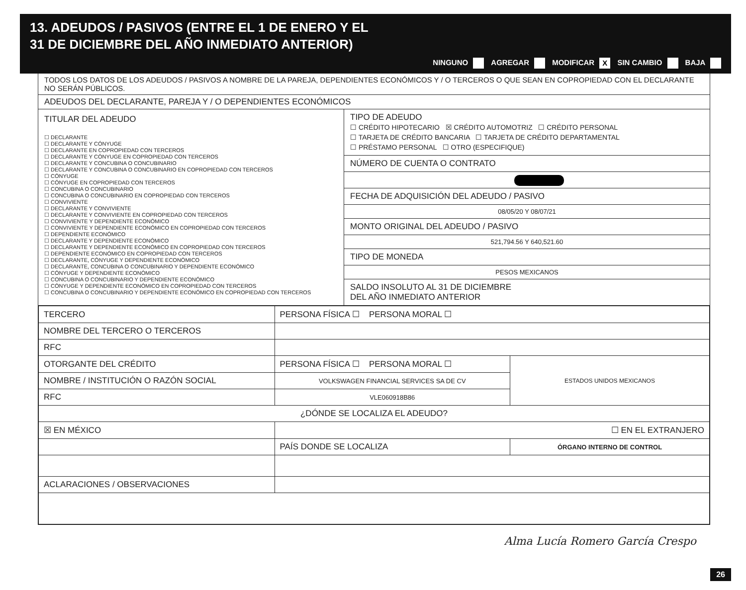13. ADEUDOS / PASIVOS (ENTRE EL 1 DE ENERO Y EL
31 DE DICIEMBRE DEL AÑO INMEDIATO ANTERIOR)
NINGUNO AGREGAR MODIFICAR X SIN CAMBIO BAJA
TODOS LOS DATOS DE LOS ADEUDOS / PASIVOS A NOMBRE DE LA PAREJA, DEPENDIENTES ECONÓMICOS Y / O TERCEROS O QUE SEAN EN COPROPIEDAD CON EL DECLARANTE NO SERÁN PÚBLICOS.
ADEUDOS DEL DECLARANTE, PAREJA Y / O DEPENDIENTES ECONÓMICOS
TITULAR DEL ADEUDO
☐ DECLARANTE
☐ DECLARANTE Y CÓNYUGE
☐ DECLARANTE EN COPROPIEDAD CON TERCEROS
☐ DECLARANTE Y CÓNYUGE EN COPROPIEDAD CON TERCEROS
☐ DECLARANTE Y CONCUBINA O CONCUBINARIO
☐ DECLARANTE Y CONCUBINA O CONCUBINARIO EN COPROPIEDAD CON TERCEROS
☐ CÓNYUGE
☐ CÓNYUGE EN COPROPIEDAD CON TERCEROS
☐ CONCUBINA O CONCUBINARIO
☐ CONCUBINA O CONCUBINARIO EN COPROPIEDAD CON TERCEROS
☐ CONVIVIENTE
☐ DECLARANTE Y CONVIVIENTE
☐ DECLARANTE Y CONVIVIENTE EN COPROPIEDAD CON TERCEROS
☐ CONVIVIENTE Y DEPENDIENTE ECONÓMICO
☐ CONVIVIENTE Y DEPENDIENTE ECONÓMICO EN COPROPIEDAD CON TERCEROS
☐ DEPENDIENTE ECONÓMICO
☐ DECLARANTE Y DEPENDIENTE ECONÓMICO
☐ DECLARANTE Y DEPENDIENTE ECONÓMICO EN COPROPIEDAD CON TERCEROS
☐ DEPENDIENTE ECONÓMICO EN COPROPIEDAD CON TERCEROS
☐ DECLARANTE, CÓNYUGE Y DEPENDIENTE ECONÓMICO
☐ DECLARANTE, CONCUBINA O CONCUBINARIO Y DEPENDIENTE ECONÓMICO
☐ CÓNYUGE Y DEPENDIENTE ECONÓMICO
☐ CONCUBINA O CONCUBINARIO Y DEPENDIENTE ECONÓMICO
☐ CÓNYUGE Y DEPENDIENTE ECONÓMICO EN COPROPIEDAD CON TERCEROS
☐ CONCUBINA O CONCUBINARIO Y DEPENDIENTE ECONÓMICO EN COPROPIEDAD CON TERCEROS
TIPO DE ADEUDO
☐ CRÉDITO HIPOTECARIO ☒ CRÉDITO AUTOMOTRIZ ☐ CRÉDITO PERSONAL
☐ TARJETA DE CRÉDITO BANCARIA ☐ TARJETA DE CRÉDITO DEPARTAMENTAL
☐ PRÉSTAMO PERSONAL ☐ OTRO (ESPECIFIQUE)
NÚMERO DE CUENTA O CONTRATO
FECHA DE ADQUISICIÓN DEL ADEUDO / PASIVO
08/05/20 Y 08/07/21
MONTO ORIGINAL DEL ADEUDO / PASIVO
521,794.56 Y 640,521.60
TIPO DE MONEDA
PESOS MEXICANOS
SALDO INSOLUTO AL 31 DE DICIEMBRE
DEL AÑO INMEDIATO ANTERIOR
| TERCERO | PERSONA FÍSICA ☐ PERSONA MORAL ☐ | | |
| NOMBRE DEL TERCERO O TERCEROS | | | |
| RFC | | | |
| OTORGANTE DEL CRÉDITO | | PERSONA FÍSICA ☐ PERSONA MORAL ☐ | ESTADOS UNIDOS MEXICANOS |
| NOMBRE / INSTITUCIÓN O RAZÓN SOCIAL | | VOLKSWAGEN FINANCIAL SERVICES SA DE CV | |
| RFC | | VLE060918B86 | |
| ¿DÓNDE SE LOCALIZA EL ADEUDO? | | | |
| ☒ EN MÉXICO | | ☐ EN EL EXTRANJERO | |
| | | PAÍS DONDE SE LOCALIZA | ÓRGANO INTERNO DE CONTROL |
| ACLARACIONES / OBSERVACIONES | | | |
Alma Lucía Romero García Crespo
26